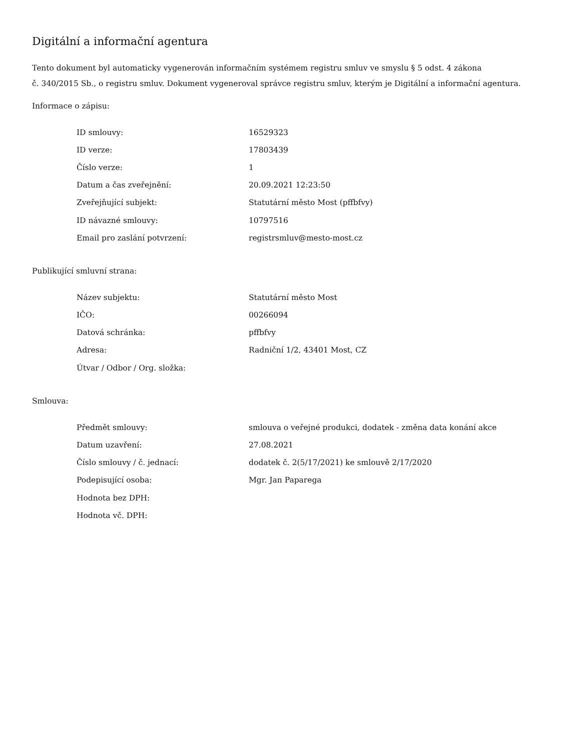Digitální a informační agentura
Tento dokument byl automaticky vygenerován informačním systémem registru smluv ve smyslu § 5 odst. 4 zákona
č. 340/2015 Sb., o registru smluv. Dokument vygeneroval správce registru smluv, kterým je Digitální a informační agentura.
Informace o zápisu:
| ID smlouvy: | 16529323 |
| ID verze: | 17803439 |
| Číslo verze: | 1 |
| Datum a čas zveřejnění: | 20.09.2021 12:23:50 |
| Zveřejňující subjekt: | Statutární město Most (pffbfvy) |
| ID návazné smlouvy: | 10797516 |
| Email pro zaslání potvrzení: | registrsmluv@mesto-most.cz |
Publikující smluvní strana:
| Název subjektu: | Statutární město Most |
| IČO: | 00266094 |
| Datová schránka: | pffbfvy |
| Adresa: | Radniční 1/2, 43401 Most, CZ |
| Útvar / Odbor / Org. složka: | |
Smlouva:
| Předmět smlouvy: | smlouva o veřejné produkci, dodatek - změna data konání akce |
| Datum uzavření: | 27.08.2021 |
| Číslo smlouvy / č. jednací: | dodatek č. 2(5/17/2021) ke smlouvě 2/17/2020 |
| Podepisující osoba: | Mgr. Jan Paparega |
| Hodnota bez DPH: | |
| Hodnota vč. DPH: | |